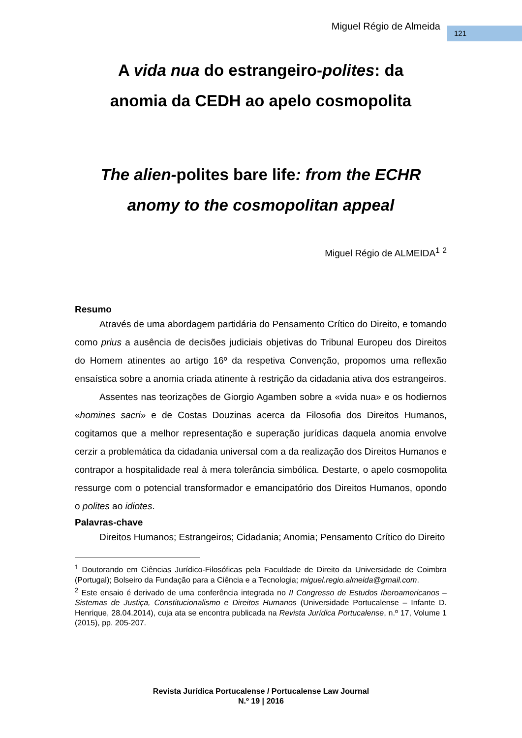Miguel Régio de Almeida 121
A vida nua do estrangeiro-polites: da
anomia da CEDH ao apelo cosmopolita
The alien-polites bare life: from the ECHR
anomy to the cosmopolitan appeal
Miguel Régio de ALMEIDA<sup>1</sup> <sup>2</sup>
Resumo
Através de uma abordagem partidária do Pensamento Crítico do Direito, e tomando como prius a ausência de decisões judiciais objetivas do Tribunal Europeu dos Direitos do Homem atinentes ao artigo 16º da respetiva Convenção, propomos uma reflexão ensaística sobre a anomia criada atinente à restrição da cidadania ativa dos estrangeiros.
Assentes nas teorizações de Giorgio Agamben sobre a «vida nua» e os hodiernos «homines sacri» e de Costas Douzinas acerca da Filosofia dos Direitos Humanos, cogitamos que a melhor representação e superação jurídicas daquela anomia envolve cerzir a problemática da cidadania universal com a da realização dos Direitos Humanos e contrapor a hospitalidade real à mera tolerância simbólica. Destarte, o apelo cosmopolita ressurge com o potencial transformador e emancipatório dos Direitos Humanos, opondo o polites ao idiotes.
Palavras-chave
Direitos Humanos; Estrangeiros; Cidadania; Anomia; Pensamento Crítico do Direito
<sup>1</sup> Doutorando em Ciências Jurídico-Filosóficas pela Faculdade de Direito da Universidade de Coimbra (Portugal); Bolseiro da Fundação para a Ciência e a Tecnologia; miguel.regio.almeida@gmail.com.
<sup>2</sup> Este ensaio é derivado de uma conferência integrada no II Congresso de Estudos Iberoamericanos – Sistemas de Justiça, Constitucionalismo e Direitos Humanos (Universidade Portucalense – Infante D. Henrique, 28.04.2014), cuja ata se encontra publicada na Revista Jurídica Portucalense, n.º 17, Volume 1 (2015), pp. 205-207.
Revista Jurídica Portucalense / Portucalense Law Journal
N.º 19 | 2016